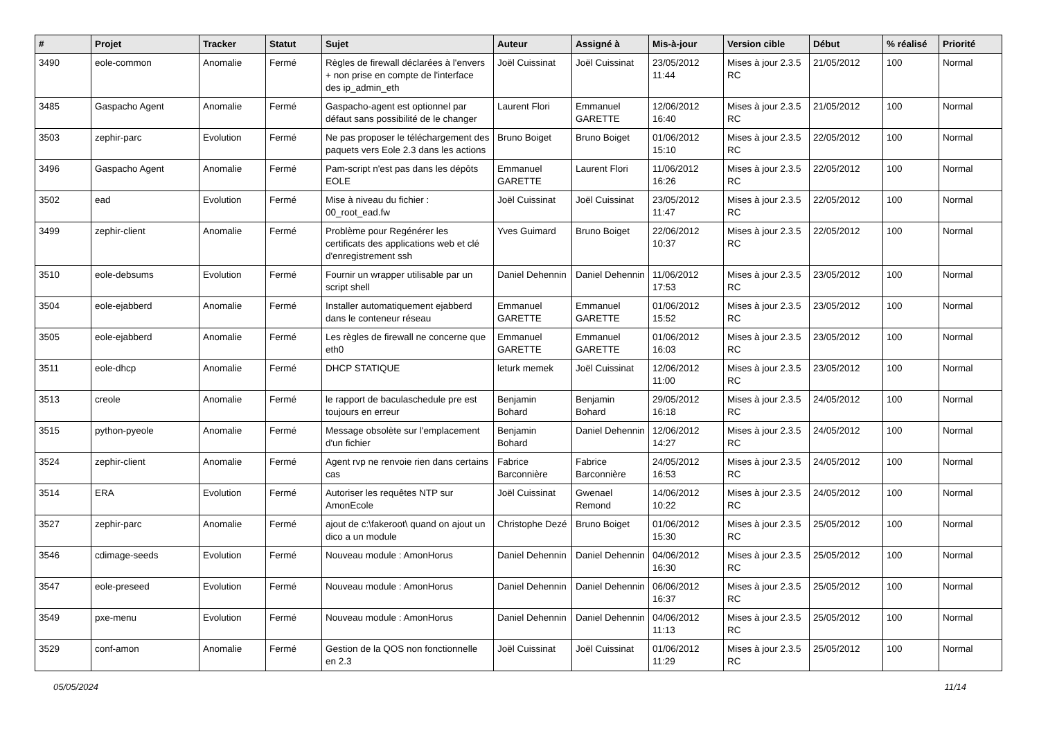| # | Projet | Tracker | Statut | Sujet | Auteur | Assigné à | Mis-à-jour | Version cible | Début | % réalisé | Priorité |
| --- | --- | --- | --- | --- | --- | --- | --- | --- | --- | --- | --- |
| 3490 | eole-common | Anomalie | Fermé | Règles de firewall déclarées à l'envers + non prise en compte de l'interface des ip_admin_eth | Joël Cuissinat | Joël Cuissinat | 23/05/2012 11:44 | Mises à jour 2.3.5 RC | 21/05/2012 | 100 | Normal |
| 3485 | Gaspacho Agent | Anomalie | Fermé | Gaspacho-agent est optionnel par défaut sans possibilité de le changer | Laurent Flori | Emmanuel GARETTE | 12/06/2012 16:40 | Mises à jour 2.3.5 RC | 21/05/2012 | 100 | Normal |
| 3503 | zephir-parc | Evolution | Fermé | Ne pas proposer le téléchargement des paquets vers Eole 2.3 dans les actions | Bruno Boiget | Bruno Boiget | 01/06/2012 15:10 | Mises à jour 2.3.5 RC | 22/05/2012 | 100 | Normal |
| 3496 | Gaspacho Agent | Anomalie | Fermé | Pam-script n'est pas dans les dépôts EOLE | Emmanuel GARETTE | Laurent Flori | 11/06/2012 16:26 | Mises à jour 2.3.5 RC | 22/05/2012 | 100 | Normal |
| 3502 | ead | Evolution | Fermé | Mise à niveau du fichier : 00_root_ead.fw | Joël Cuissinat | Joël Cuissinat | 23/05/2012 11:47 | Mises à jour 2.3.5 RC | 22/05/2012 | 100 | Normal |
| 3499 | zephir-client | Anomalie | Fermé | Problème pour Regénérer les certificats des applications web et clé d'enregistrement ssh | Yves Guimard | Bruno Boiget | 22/06/2012 10:37 | Mises à jour 2.3.5 RC | 22/05/2012 | 100 | Normal |
| 3510 | eole-debsums | Evolution | Fermé | Fournir un wrapper utilisable par un script shell | Daniel Dehennin | Daniel Dehennin | 11/06/2012 17:53 | Mises à jour 2.3.5 RC | 23/05/2012 | 100 | Normal |
| 3504 | eole-ejabberd | Anomalie | Fermé | Installer automatiquement ejabberd dans le conteneur réseau | Emmanuel GARETTE | Emmanuel GARETTE | 01/06/2012 15:52 | Mises à jour 2.3.5 RC | 23/05/2012 | 100 | Normal |
| 3505 | eole-ejabberd | Anomalie | Fermé | Les règles de firewall ne concerne que eth0 | Emmanuel GARETTE | Emmanuel GARETTE | 01/06/2012 16:03 | Mises à jour 2.3.5 RC | 23/05/2012 | 100 | Normal |
| 3511 | eole-dhcp | Anomalie | Fermé | DHCP STATIQUE | leturk memek | Joël Cuissinat | 12/06/2012 11:00 | Mises à jour 2.3.5 RC | 23/05/2012 | 100 | Normal |
| 3513 | creole | Anomalie | Fermé | le rapport de baculaschedule pre est toujours en erreur | Benjamin Bohard | Benjamin Bohard | 29/05/2012 16:18 | Mises à jour 2.3.5 RC | 24/05/2012 | 100 | Normal |
| 3515 | python-pyeole | Anomalie | Fermé | Message obsolète sur l'emplacement d'un fichier | Benjamin Bohard | Daniel Dehennin | 12/06/2012 14:27 | Mises à jour 2.3.5 RC | 24/05/2012 | 100 | Normal |
| 3524 | zephir-client | Anomalie | Fermé | Agent rvp ne renvoie rien dans certains cas | Fabrice Barconnière | Fabrice Barconnière | 24/05/2012 16:53 | Mises à jour 2.3.5 RC | 24/05/2012 | 100 | Normal |
| 3514 | ERA | Evolution | Fermé | Autoriser les requêtes NTP sur AmonEcole | Joël Cuissinat | Gwenael Remond | 14/06/2012 10:22 | Mises à jour 2.3.5 RC | 24/05/2012 | 100 | Normal |
| 3527 | zephir-parc | Anomalie | Fermé | ajout de c:\fakeroot\ quand on ajout un dico a un module | Christophe Dezé | Bruno Boiget | 01/06/2012 15:30 | Mises à jour 2.3.5 RC | 25/05/2012 | 100 | Normal |
| 3546 | cdimage-seeds | Evolution | Fermé | Nouveau module : AmonHorus | Daniel Dehennin | Daniel Dehennin | 04/06/2012 16:30 | Mises à jour 2.3.5 RC | 25/05/2012 | 100 | Normal |
| 3547 | eole-preseed | Evolution | Fermé | Nouveau module : AmonHorus | Daniel Dehennin | Daniel Dehennin | 06/06/2012 16:37 | Mises à jour 2.3.5 RC | 25/05/2012 | 100 | Normal |
| 3549 | pxe-menu | Evolution | Fermé | Nouveau module : AmonHorus | Daniel Dehennin | Daniel Dehennin | 04/06/2012 11:13 | Mises à jour 2.3.5 RC | 25/05/2012 | 100 | Normal |
| 3529 | conf-amon | Anomalie | Fermé | Gestion de la QOS non fonctionnelle en 2.3 | Joël Cuissinat | Joël Cuissinat | 01/06/2012 11:29 | Mises à jour 2.3.5 RC | 25/05/2012 | 100 | Normal |
05/05/2024 11/14